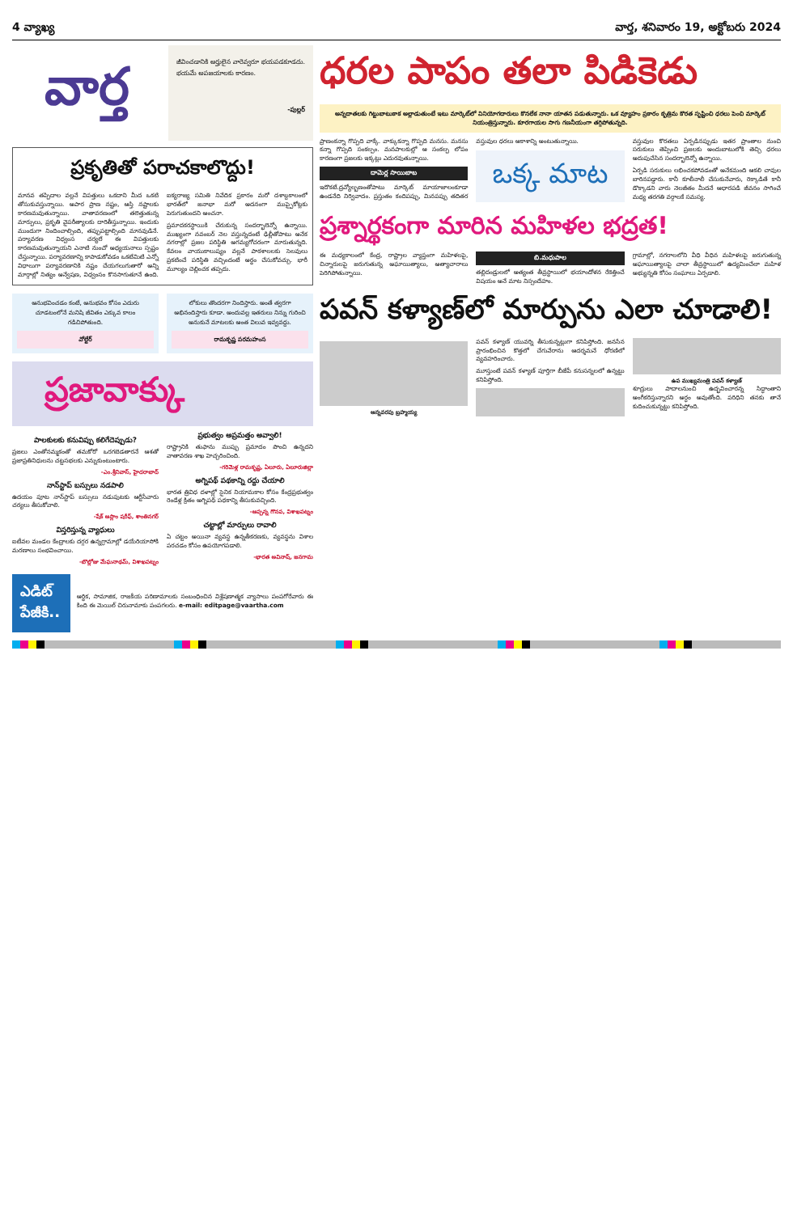4 వ్యాఖ్య వార్త, శనివారం 19, అక్టోబరు 2024
వార్త
జీవించడానికి అర్హులైన వారెవ్వరూ భయపడకూడదు. భయమే అపజయాలకు కారణం.
-పుల్లర్
ప్రకృతితో పరాచకాలొద్దు!
మానవ తప్పిదాల వల్లనే విపత్తులు ఒకదాని మీద ఒకటి తోసుకువస్తున్నాయి. అపార ప్రాణ నష్టం, ఆస్తి నష్టాలకు కారణమవుతున్నాయి. వాతావరణంలో తలెత్తుతున్న మార్పులు, ప్రకృతి వైపరీత్యాలకు దారితీస్తున్నాయి. ఇందుకు ముందుగా నిందించాల్సింది, తప్పుపట్టాల్సింది మానవుడినే. పర్యావరణ విధ్వంస చర్యలే ఈ విపత్తులకు కారణమవుతున్నాయని ఎనాటి నుంచో అధ్యయనాలు స్పష్టం చేస్తున్నాయి. పర్యావరణాన్ని కాపాడుకోవడం ఒకటేమిటి ఎన్నో విధాలుగా పర్యావరణానికి నష్టం చేయగలుగుతారో అన్ని మార్గాల్లో నిత్యం అన్వేషణ, విధ్వంసం కొనసాగుతూనే ఉంది. ఐక్యరాజ్య సమితి నివేదిక ప్రకారం మరో దశాబ్దకాలంలో భారత్‌లో జనాభా మరో అదనంగా ముప్పైకోట్లకు పెరుగుతుందని అంచనా.
ప్రమాదకరస్థాయికి చేరుకున్న సందర్భాలెన్నో ఉన్నాయి. ముఖ్యంగా నవంబర్ నెల వస్తున్నదంటే ఢిల్లీతోపాటు అనేక నగరాల్లో ప్రజల పరిస్థితి అగమ్యగోచరంగా మారుతున్నది. కేవలం వాయుకాలుష్యం వల్లనే పాఠశాలలకు సెలవులు ప్రకటించే పరిస్థితి వచ్చిందంటే అర్థం చేసుకోవచ్చు. భారీ మూల్యం చెల్లించక తప్పదు.
అనుభవించడం కంటే, అనుభవం కోసం ఎదురు చూడటంలోనే మనిషి జీవితం ఎక్కువ కాలం గడిచిపోతుంది.
వోల్టేర్
లోకులు తొందరగా నిందిస్తారు. అంతే త్వరగా అభినందిస్తారు కూడా. అందువల్ల ఇతరులు నిన్ను గురించి అనుకునే మాటలకు అంత విలువ ఇవ్వవద్దు.
రామకృష్ణ పరమహంస
ప్రజావాక్కు
పాలకులకు కనువిప్పు కలిగేదెప్పుడు?
ప్రజలు ఎంతోనమ్మకంతో తమకోరో ఒరగబెడతారనే ఆశతో ప్రజాప్రతినిధులను చట్టసభలకు ఎన్నుకుంటుంటారు.
-ఎం.శ్రీనివాస్, హైదరాబాద్
నాన్‌స్టాప్ బస్సులు నడపాలి
ఉదయం పూట నాన్‌స్టాప్ బస్సులు నడుపుటకు ఆర్టీసీవారు చర్యలు తీసుకోవాలి.
-షేక్ అస్లాం షరీఫ్, శాంతినగర్
విస్తరిస్తున్న వ్యాధులు
ఐటీవల మండల కేంద్రాలకు దగ్గర ఉన్నగ్రామాల్లో డయేరియాసోకి మరణాలు సంభవించాయి.
-బొల్లోజు మేఘనాథమ్, విశాఖపట్నం
ప్రభుత్వం అప్రమత్తం అవ్వాలి!
రాష్ట్రానికి తుఫాను ముప్పు ప్రమాదం పొంచి ఉన్నదని వాతావరణ శాఖ హెచ్చరించింది.
-గరిమెళ్ల రామకృష్ణ, ఏలూరు, ఏలూరుజిల్లా
అగ్నిపథ్ పథకాన్ని రద్దు చేయాలి
భారత త్రివిధ దళాల్లో సైనిక నియామకాల కోసం కేంద్రప్రభుత్వం రెండేళ్ల క్రితం అగ్నిపథ్ పథకాన్ని తీసుకువచ్చింది.
-అప్పన్న గొనప, విశాఖపట్నం
చట్టాల్లో మార్పులు రావాలి
ఏ చట్టం అయినా వ్యవస్థ ఉన్నతీకరణకు, వ్యవస్థను విశాల పరచడం కోసం ఉపయోగపడాలి.
-భారత అవినాష్, జనగామ
ఎడిట్ పేజీకి..
ఆర్థిక, సామాజిక, రాజకీయ పరిణామాలకు సంబంధించిన విశ్లేషణాత్మక వ్యాసాలు పంపగోరేవారు ఈ కింది ఈ మెయిల్ చిరునామాకు పంపగలరు. e-mail: editpage@vaartha.com
ధరల పాపం తలా పిడికెడు
అన్నదాతలకు గిట్టుబాటుకాక అల్లాడుతుంటే ఇటు మార్కెట్‌లో వినియోగదారులు కొనలేక నానా యాతన పడుతున్నారు. ఒక వ్యూహం ప్రకారం కృత్రిమ కొరత సృష్టించి ధరలు పెంచి మార్కెట్ నియంత్రిస్తున్నారు. కూరగాయల సాగు గణనీయంగా తగ్గిపోతున్నది.
ప్రాణంకన్నా గొప్పది వాక్కే. వాక్కుకన్నా గొప్పది మనసు. మనసు కన్నా గొప్పది సంకల్పం. మనపాలకుల్లో ఆ సంకల్ప లోపం కారణంగా ప్రజలకు ఇక్కట్లు ఎదురవుతున్నాయి.
దామెర్ల సాయిబాబ
ఇదొకటే.ద్రవ్యోల్బణంతోపాటు మార్కెట్ మాయాజాలంకూడా ఉండనేది నిర్వివాదం. ప్రస్తుతం కందిపప్పు, మినపప్పు తదితర వస్తువుల ధరలు ఆకాశాన్ని అంటుతున్నాయి.
ఒక్క మాట
వస్తువుల కొరతలు ఏర్పడినప్పుడు ఇతర ప్రాంతాల నుంచి సరుకులు తెప్పించి ప్రజలకు అందుబాటులోకి తెచ్చి ధరలు అదుపుచేసిన సందర్భాలెన్నో ఉన్నాయి.
ఏర్పడి సరుకులు లభించకపోవడంతో అనేకమంది ఆకలి చావుల బారినపడ్డారు. కానీ కూలీనాలీ చేసుకునేవారు, రెక్కాడితే కానీ డొక్కాడని వారు నెలజీతం మీదనే ఆధారపడి జీవనం సాగించే మధ్య తరగతి వర్గాలకే సమస్య.
ప్రశ్నార్థకంగా మారిన మహిళల భద్రత!
ఈ మధ్యకాలంలో కేంద్ర, రాష్ట్రాల వ్యాప్తంగా మహిళలపై, చిన్నారులపై జరుగుతున్న అఘాయిత్యాలు, అత్యాచారాలు పెరిగిపోతున్నాయి.
బి.మధుపాల
తల్లిదండ్రులలో అత్యంత తీవ్రస్థాయిలో భయాందోళన రేకెత్తించే విషయం అనే మాట నిస్సందేహం.
గ్రామాల్లో, నగరాలలోని వీధి వీధిన మహిళలపై జరుగుతున్న అఘాయిత్యాలపై చాలా తీవ్రస్థాయిలో ఉద్యమించేలా మహిళ అభ్యున్నతి కోసం సంఘాలు ఏర్పడాలి.
పవన్ కళ్యాణ్‌లో మార్పును ఎలా చూడాలి!
అన్నవరపు బ్రహ్మయ్య
పవన్ కళ్యాణ్ యువర్ని తీసుకున్నట్లుగా కనిపిస్తోంది. జనసేన ప్రారంభించిన కొత్తలో చేగువేరాను ఆదర్శమనే ధోరణిలో వ్యవహరించారు.
మూస్తుంటే పవన్ కళ్యాణ్ పూర్తిగా బీజేపీ కనుసన్నలలో ఉన్నట్టు కనిపిస్తోంది.
ఉప ముఖ్యమంత్రి పవన్ కళ్యాణ్
శూద్రులు పాదాలనుంచి ఉద్భవించారన్న సిద్ధాంతాని అంగీకరిస్తున్నారని అర్ధం అవుతోంది. పరిధిని తనకు తానే కుదించుకున్నట్టు కనిపిస్తోంది.